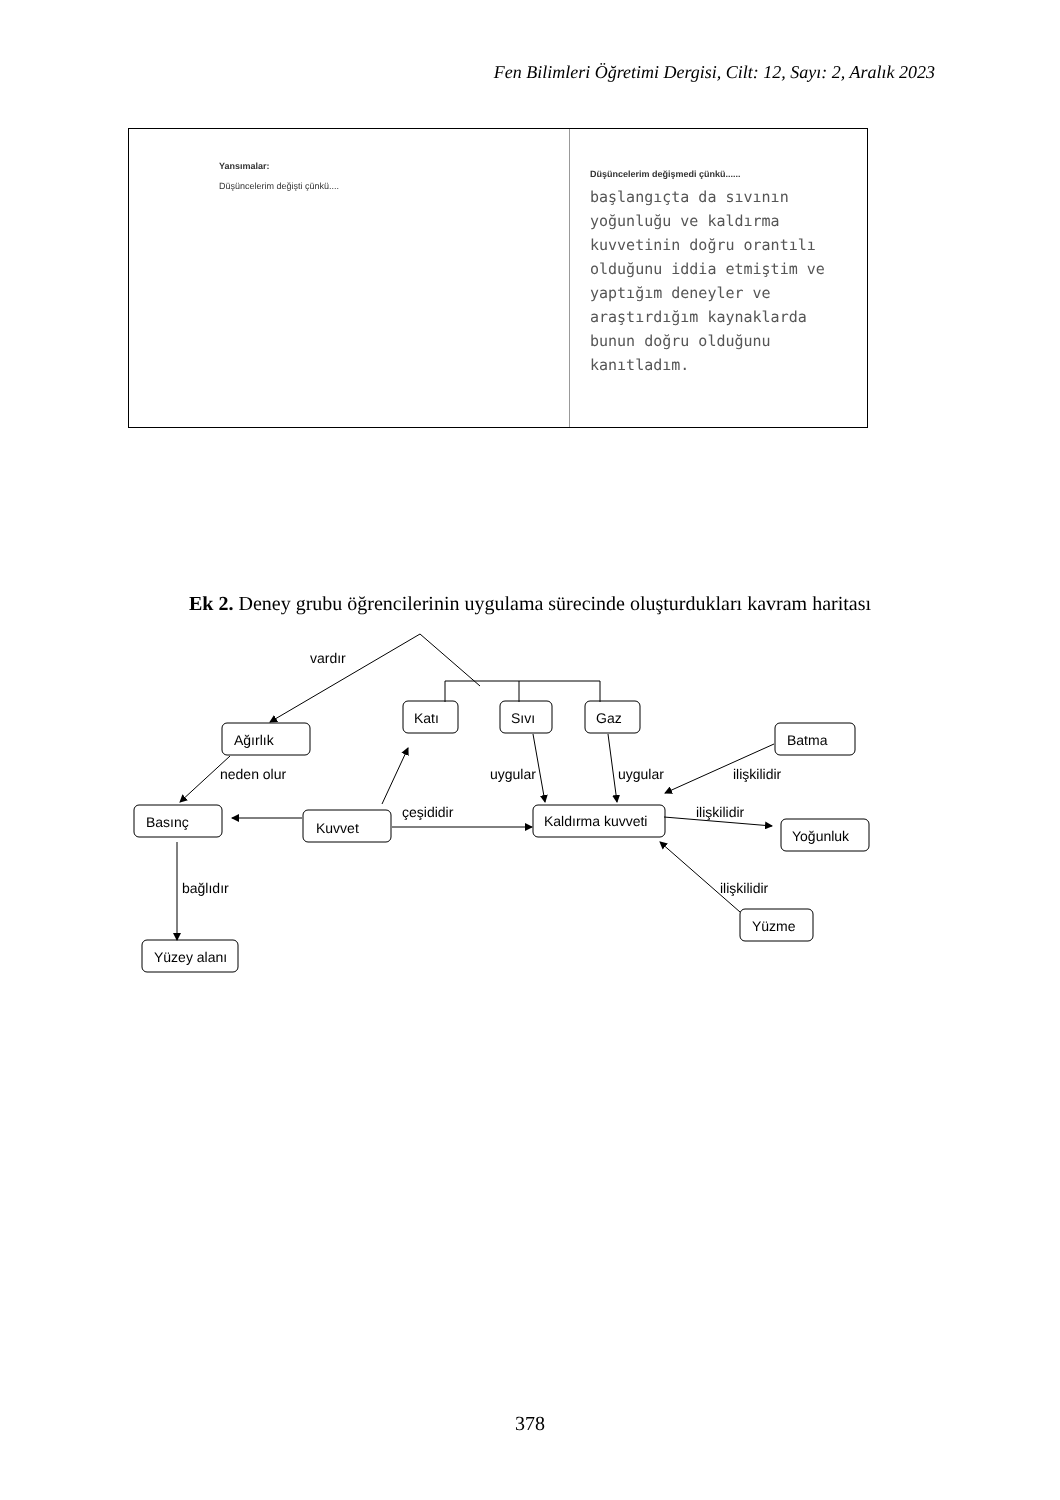Fen Bilimleri Öğretimi Dergisi, Cilt: 12, Sayı: 2, Aralık 2023
Yansımalar:
Düşüncelerim değişti çünkü....
Düşüncelerim değişmedi çünkü......
başlangıçta da sıvının yoğunluğu ve kaldırma kuvvetinin doğru orantılı olduğunu iddia etmiştim ve yaptığım deneyler ve araştırdığım kaynaklarda bunun doğru olduğunu kanıtladım.
Ek 2. Deney grubu öğrencilerinin uygulama sürecinde oluşturdukları kavram haritası
vardır
Ağırlık
Katı
Sıvı
Gaz
Batma
neden olur
uygular
uygular
ilişkilidir
Basınç
Kuvvet
çeşididir
Kaldırma kuvveti
ilişkilidir
Yoğunluk
bağlıdır
ilişkilidir
Yüzme
Yüzey alanı
378